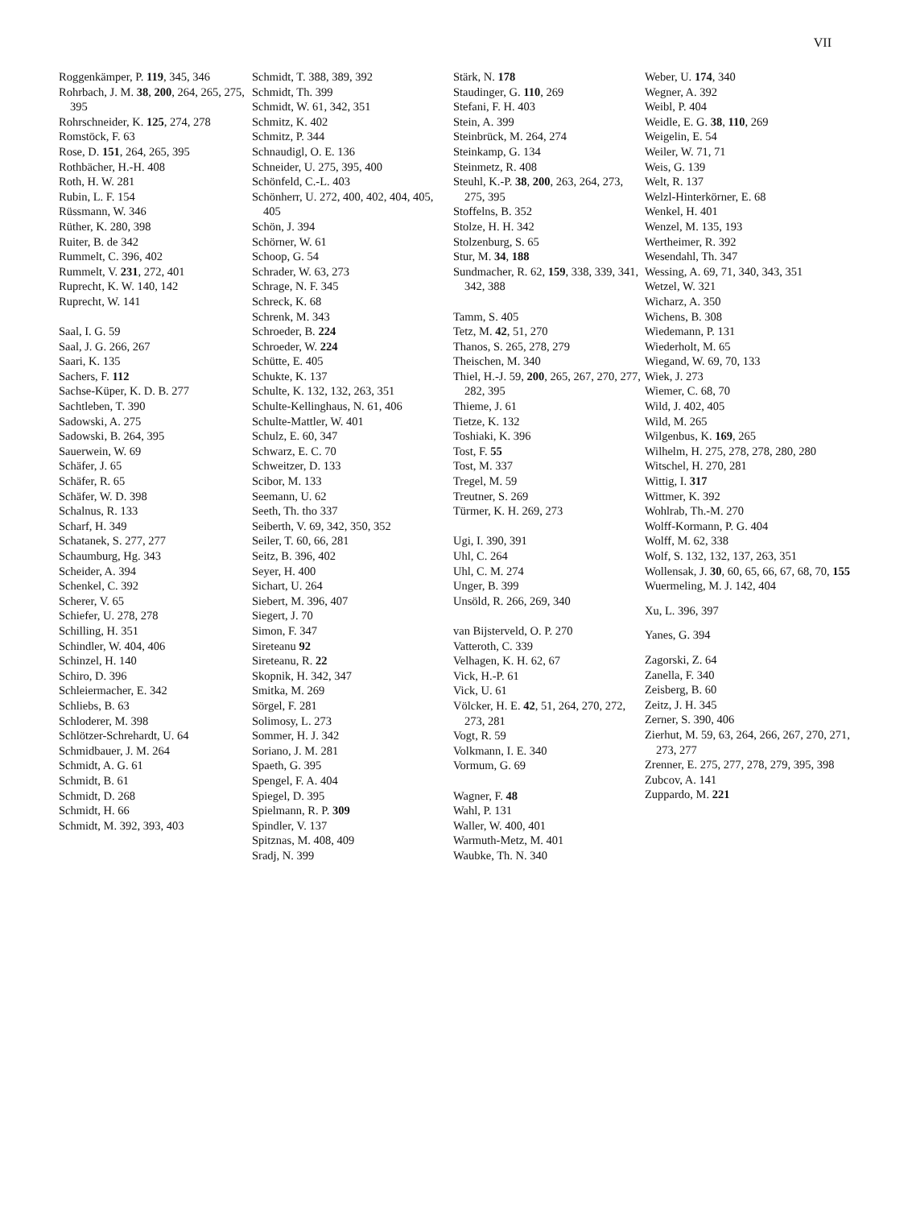VII
Roggenkämper, P. 119, 345, 346
Rohrbach, J. M. 38, 200, 264, 265, 275, 395
Rohrschneider, K. 125, 274, 278
Romstöck, F. 63
Rose, D. 151, 264, 265, 395
Rothbächer, H.-H. 408
Roth, H. W. 281
Rubin, L. F. 154
Rüssmann, W. 346
Rüther, K. 280, 398
Ruiter, B. de 342
Rummelt, C. 396, 402
Rummelt, V. 231, 272, 401
Ruprecht, K. W. 140, 142
Ruprecht, W. 141
Saal, I. G. 59
Saal, J. G. 266, 267
Saari, K. 135
Sachers, F. 112
Sachse-Küper, K. D. B. 277
Sachtleben, T. 390
Sadowski, A. 275
Sadowski, B. 264, 395
Sauerwein, W. 69
Schäfer, J. 65
Schäfer, R. 65
Schäfer, W. D. 398
Schalnus, R. 133
Scharf, H. 349
Schatanek, S. 277, 277
Schaumburg, Hg. 343
Scheider, A. 394
Schenkel, C. 392
Scherer, V. 65
Schiefer, U. 278, 278
Schilling, H. 351
Schindler, W. 404, 406
Schinzel, H. 140
Schiro, D. 396
Schleiermacher, E. 342
Schliebs, B. 63
Schloderer, M. 398
Schlötzer-Schrehardt, U. 64
Schmidbauer, J. M. 264
Schmidt, A. G. 61
Schmidt, B. 61
Schmidt, D. 268
Schmidt, H. 66
Schmidt, M. 392, 393, 403
Schmidt, T. 388, 389, 392
Schmidt, Th. 399
Schmidt, W. 61, 342, 351
Schmitz, K. 402
Schmitz, P. 344
Schnaudigl, O. E. 136
Schneider, U. 275, 395, 400
Schönfeld, C.-L. 403
Schönherr, U. 272, 400, 402, 404, 405, 405
Schön, J. 394
Schörner, W. 61
Schoop, G. 54
Schrader, W. 63, 273
Schrage, N. F. 345
Schreck, K. 68
Schrenk, M. 343
Schroeder, B. 224
Schroeder, W. 224
Schütte, E. 405
Schukte, K. 137
Schulte, K. 132, 132, 263, 351
Schulte-Kellinghaus, N. 61, 406
Schulte-Mattler, W. 401
Schulz, E. 60, 347
Schwarz, E. C. 70
Schweitzer, D. 133
Scibor, M. 133
Seemann, U. 62
Seeth, Th. tho 337
Seiberth, V. 69, 342, 350, 352
Seiler, T. 60, 66, 281
Seitz, B. 396, 402
Seyer, H. 400
Sichart, U. 264
Siebert, M. 396, 407
Siegert, J. 70
Simon, F. 347
Sireteanu 92
Sireteanu, R. 22
Skopnik, H. 342, 347
Smitka, M. 269
Sörgel, F. 281
Solimosy, L. 273
Sommer, H. J. 342
Soriano, J. M. 281
Spaeth, G. 395
Spengel, F. A. 404
Spiegel, D. 395
Spielmann, R. P. 309
Spindler, V. 137
Spitznas, M. 408, 409
Sradj, N. 399
Stärk, N. 178
Staudinger, G. 110, 269
Stefani, F. H. 403
Stein, A. 399
Steinbrück, M. 264, 274
Steinkamp, G. 134
Steinmetz, R. 408
Steuhl, K.-P. 38, 200, 263, 264, 273, 275, 395
Stoffelns, B. 352
Stolze, H. H. 342
Stolzenburg, S. 65
Stur, M. 34, 188
Sundmacher, R. 62, 159, 338, 339, 341, 342, 388
Tamm, S. 405
Tetz, M. 42, 51, 270
Thanos, S. 265, 278, 279
Theischen, M. 340
Thiel, H.-J. 59, 200, 265, 267, 270, 277, 282, 395
Thieme, J. 61
Tietze, K. 132
Toshiaki, K. 396
Tost, F. 55
Tost, M. 337
Tregel, M. 59
Treutner, S. 269
Türmer, K. H. 269, 273
Ugi, I. 390, 391
Uhl, C. 264
Uhl, C. M. 274
Unger, B. 399
Unsöld, R. 266, 269, 340
van Bijsterveld, O. P. 270
Vatteroth, C. 339
Velhagen, K. H. 62, 67
Vick, H.-P. 61
Vick, U. 61
Völcker, H. E. 42, 51, 264, 270, 272, 273, 281
Vogt, R. 59
Volkmann, I. E. 340
Vormum, G. 69
Wagner, F. 48
Wahl, P. 131
Waller, W. 400, 401
Warmuth-Metz, M. 401
Waubke, Th. N. 340
Weber, U. 174, 340
Wegner, A. 392
Weibl, P. 404
Weidle, E. G. 38, 110, 269
Weigelin, E. 54
Weiler, W. 71, 71
Weis, G. 139
Welt, R. 137
Welzl-Hinterkörner, E. 68
Wenkel, H. 401
Wenzel, M. 135, 193
Wertheimer, R. 392
Wesendahl, Th. 347
Wessing, A. 69, 71, 340, 343, 351
Wetzel, W. 321
Wicharz, A. 350
Wichens, B. 308
Wiedemann, P. 131
Wiederholt, M. 65
Wiegand, W. 69, 70, 133
Wiek, J. 273
Wiemer, C. 68, 70
Wild, J. 402, 405
Wild, M. 265
Wilgenbus, K. 169, 265
Wilhelm, H. 275, 278, 278, 280, 280
Witschel, H. 270, 281
Wittig, I. 317
Wittmer, K. 392
Wohlrab, Th.-M. 270
Wolff-Kormann, P. G. 404
Wolff, M. 62, 338
Wolf, S. 132, 132, 137, 263, 351
Wollensak, J. 30, 60, 65, 66, 67, 68, 70, 155
Wuermeling, M. J. 142, 404
Xu, L. 396, 397
Yanes, G. 394
Zagorski, Z. 64
Zanella, F. 340
Zeisberg, B. 60
Zeitz, J. H. 345
Zerner, S. 390, 406
Zierhut, M. 59, 63, 264, 266, 267, 270, 271, 273, 277
Zrenner, E. 275, 277, 278, 279, 395, 398
Zubcov, A. 141
Zuppardo, M. 221